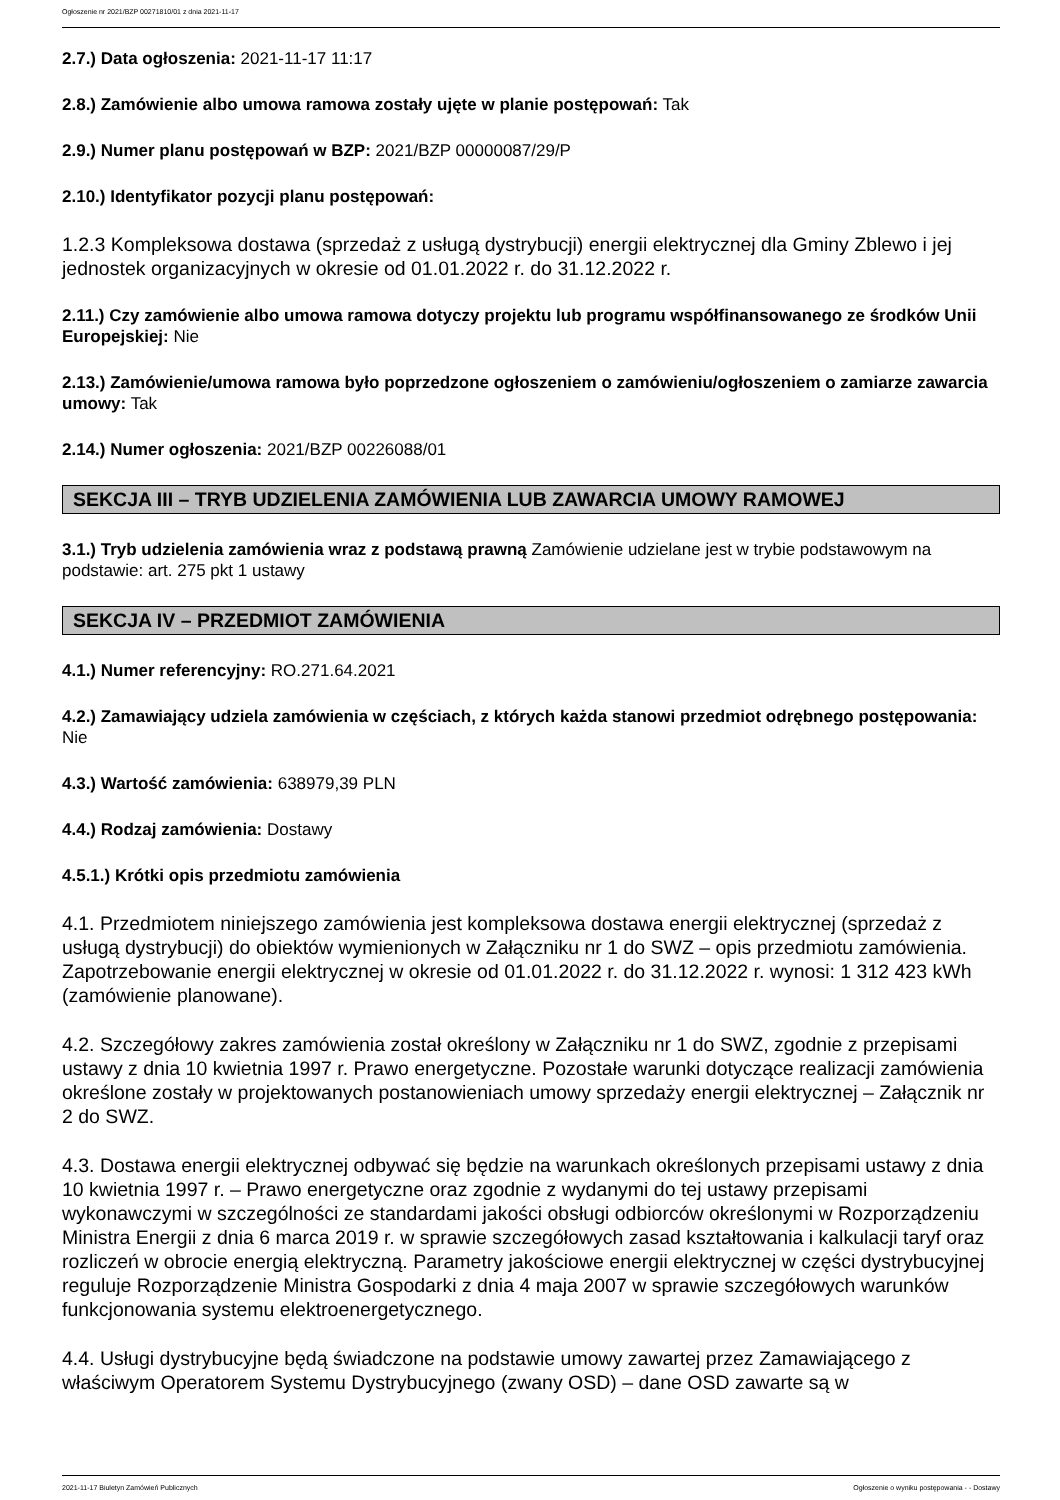Ogłoszenie nr 2021/BZP 00271810/01 z dnia 2021-11-17
2.7.) Data ogłoszenia: 2021-11-17 11:17
2.8.) Zamówienie albo umowa ramowa zostały ujęte w planie postępowań: Tak
2.9.) Numer planu postępowań w BZP: 2021/BZP 00000087/29/P
2.10.) Identyfikator pozycji planu postępowań:
1.2.3 Kompleksowa dostawa (sprzedaż z usługą dystrybucji) energii elektrycznej dla Gminy Zblewo i jej jednostek organizacyjnych w okresie od 01.01.2022 r. do 31.12.2022 r.
2.11.) Czy zamówienie albo umowa ramowa dotyczy projektu lub programu współfinansowanego ze środków Unii Europejskiej: Nie
2.13.) Zamówienie/umowa ramowa było poprzedzone ogłoszeniem o zamówieniu/ogłoszeniem o zamiarze zawarcia umowy: Tak
2.14.) Numer ogłoszenia: 2021/BZP 00226088/01
SEKCJA III – TRYB UDZIELENIA ZAMÓWIENIA LUB ZAWARCIA UMOWY RAMOWEJ
3.1.) Tryb udzielenia zamówienia wraz z podstawą prawną Zamówienie udzielane jest w trybie podstawowym na podstawie: art. 275 pkt 1 ustawy
SEKCJA IV – PRZEDMIOT ZAMÓWIENIA
4.1.) Numer referencyjny: RO.271.64.2021
4.2.) Zamawiający udziela zamówienia w częściach, z których każda stanowi przedmiot odrębnego postępowania: Nie
4.3.) Wartość zamówienia: 638979,39 PLN
4.4.) Rodzaj zamówienia: Dostawy
4.5.1.) Krótki opis przedmiotu zamówienia
4.1. Przedmiotem niniejszego zamówienia jest kompleksowa dostawa energii elektrycznej (sprzedaż z usługą dystrybucji) do obiektów wymienionych w Załączniku nr 1 do SWZ – opis przedmiotu zamówienia. Zapotrzebowanie energii elektrycznej w okresie od 01.01.2022 r. do 31.12.2022 r. wynosi: 1 312 423 kWh (zamówienie planowane).
4.2. Szczegółowy zakres zamówienia został określony w Załączniku nr 1 do SWZ, zgodnie z przepisami ustawy z dnia 10 kwietnia 1997 r. Prawo energetyczne. Pozostałe warunki dotyczące realizacji zamówienia określone zostały w projektowanych postanowieniach umowy sprzedaży energii elektrycznej – Załącznik nr 2 do SWZ.
4.3. Dostawa energii elektrycznej odbywać się będzie na warunkach określonych przepisami ustawy z dnia 10 kwietnia 1997 r. – Prawo energetyczne oraz zgodnie z wydanymi do tej ustawy przepisami wykonawczymi w szczególności ze standardami jakości obsługi odbiorców określonymi w Rozporządzeniu Ministra Energii z dnia 6 marca 2019 r. w sprawie szczegółowych zasad kształtowania i kalkulacji taryf oraz rozliczeń w obrocie energią elektryczną. Parametry jakościowe energii elektrycznej w części dystrybucyjnej reguluje Rozporządzenie Ministra Gospodarki z dnia 4 maja 2007 w sprawie szczegółowych warunków funkcjonowania systemu elektroenergetycznego.
4.4. Usługi dystrybucyjne będą świadczone na podstawie umowy zawartej przez Zamawiającego z właściwym Operatorem Systemu Dystrybucyjnego (zwany OSD) – dane OSD zawarte są w
2021-11-17 Biuletyn Zamówień Publicznych Ogłoszenie o wyniku postępowania - - Dostawy